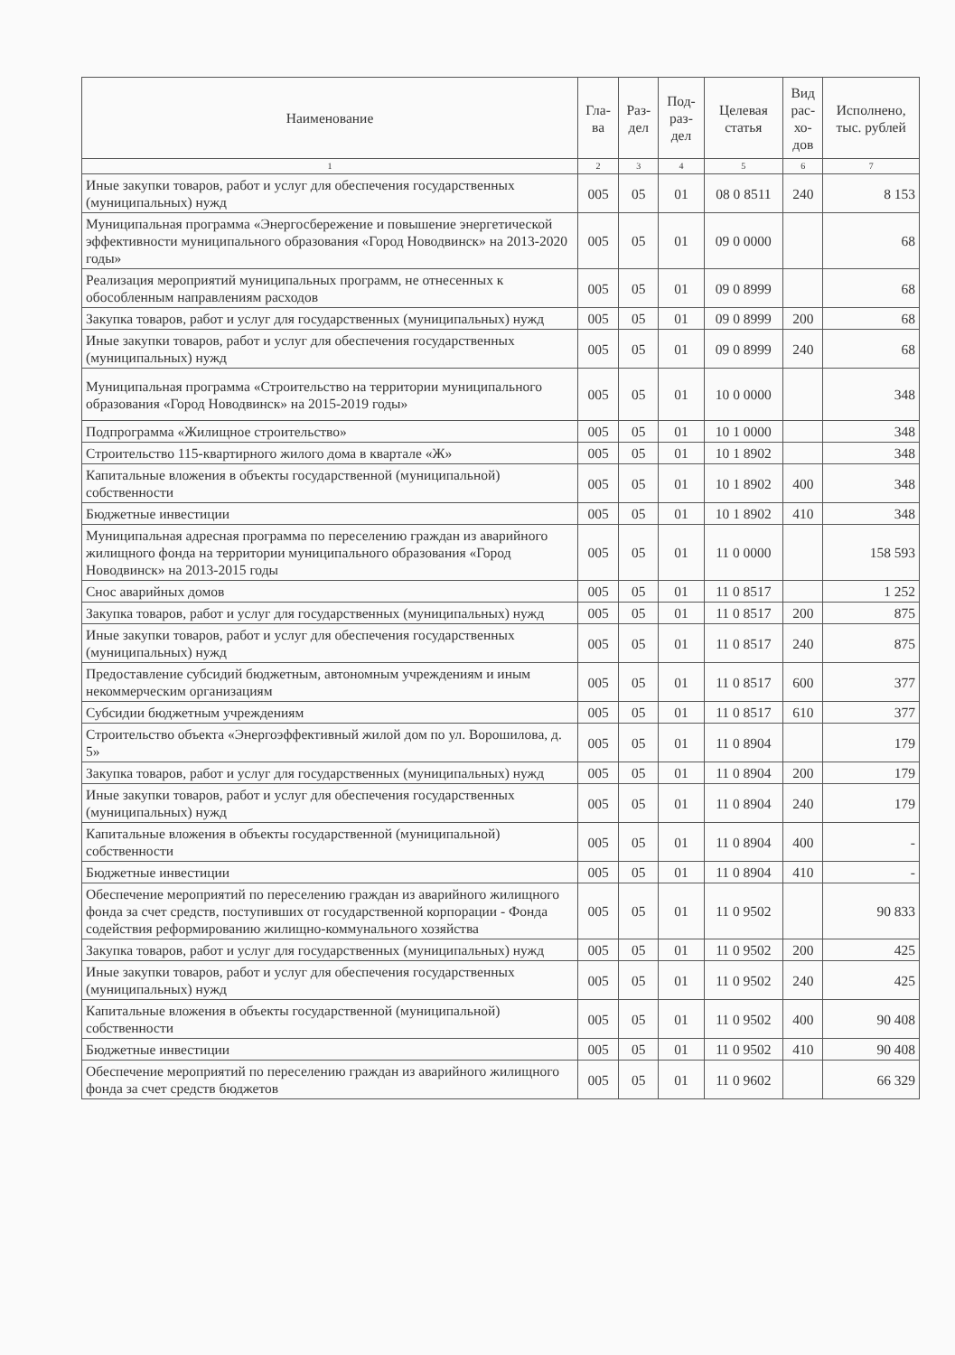| Наименование | Гла- ва | Раз- дел | Под- раз- дел | Целевая статья | Вид рас- хо- дов | Исполнено, тыс. рублей |
| --- | --- | --- | --- | --- | --- | --- |
| 1 | 2 | 3 | 4 | 5 | 6 | 7 |
| Иные закупки товаров, работ и услуг для обеспечения государственных (муниципальных) нужд | 005 | 05 | 01 | 08 0 8511 | 240 | 8 153 |
| Муниципальная программа «Энергосбережение и повышение энергетической эффективности муниципального образования «Город Новодвинск» на 2013-2020 годы» | 005 | 05 | 01 | 09 0 0000 | | 68 |
| Реализация мероприятий муниципальных программ, не отнесенных к обособленным направлениям расходов | 005 | 05 | 01 | 09 0 8999 | | 68 |
| Закупка товаров, работ и услуг для государственных (муниципальных) нужд | 005 | 05 | 01 | 09 0 8999 | 200 | 68 |
| Иные закупки товаров, работ и услуг для обеспечения государственных (муниципальных) нужд | 005 | 05 | 01 | 09 0 8999 | 240 | 68 |
| Муниципальная программа «Строительство на территории муниципального образования «Город Новодвинск» на 2015-2019 годы» | 005 | 05 | 01 | 10 0 0000 | | 348 |
| Подпрограмма «Жилищное строительство» | 005 | 05 | 01 | 10 1 0000 | | 348 |
| Строительство 115-квартирного жилого дома в квартале «Ж» | 005 | 05 | 01 | 10 1 8902 | | 348 |
| Капитальные вложения в объекты государственной (муниципальной) собственности | 005 | 05 | 01 | 10 1 8902 | 400 | 348 |
| Бюджетные инвестиции | 005 | 05 | 01 | 10 1 8902 | 410 | 348 |
| Муниципальная адресная программа по переселению граждан из аварийного жилищного фонда на территории муниципального образования «Город Новодвинск» на 2013-2015 годы | 005 | 05 | 01 | 11 0 0000 | | 158 593 |
| Снос аварийных домов | 005 | 05 | 01 | 11 0 8517 | | 1 252 |
| Закупка товаров, работ и услуг для государственных (муниципальных) нужд | 005 | 05 | 01 | 11 0 8517 | 200 | 875 |
| Иные закупки товаров, работ и услуг для обеспечения государственных (муниципальных) нужд | 005 | 05 | 01 | 11 0 8517 | 240 | 875 |
| Предоставление субсидий бюджетным, автономным учреждениям и иным некоммерческим организациям | 005 | 05 | 01 | 11 0 8517 | 600 | 377 |
| Субсидии бюджетным учреждениям | 005 | 05 | 01 | 11 0 8517 | 610 | 377 |
| Строительство объекта «Энергоэффективный жилой дом по ул. Ворошилова, д. 5» | 005 | 05 | 01 | 11 0 8904 | | 179 |
| Закупка товаров, работ и услуг для государственных (муниципальных) нужд | 005 | 05 | 01 | 11 0 8904 | 200 | 179 |
| Иные закупки товаров, работ и услуг для обеспечения государственных (муниципальных) нужд | 005 | 05 | 01 | 11 0 8904 | 240 | 179 |
| Капитальные вложения в объекты государственной (муниципальной) собственности | 005 | 05 | 01 | 11 0 8904 | 400 | - |
| Бюджетные инвестиции | 005 | 05 | 01 | 11 0 8904 | 410 | - |
| Обеспечение мероприятий по переселению граждан из аварийного жилищного фонда за счет средств, поступивших от государственной корпорации - Фонда содействия реформированию жилищно-коммунального хозяйства | 005 | 05 | 01 | 11 0 9502 | | 90 833 |
| Закупка товаров, работ и услуг для государственных (муниципальных) нужд | 005 | 05 | 01 | 11 0 9502 | 200 | 425 |
| Иные закупки товаров, работ и услуг для обеспечения государственных (муниципальных) нужд | 005 | 05 | 01 | 11 0 9502 | 240 | 425 |
| Капитальные вложения в объекты государственной (муниципальной) собственности | 005 | 05 | 01 | 11 0 9502 | 400 | 90 408 |
| Бюджетные инвестиции | 005 | 05 | 01 | 11 0 9502 | 410 | 90 408 |
| Обеспечение мероприятий по переселению граждан из аварийного жилищного фонда за счет средств бюджетов | 005 | 05 | 01 | 11 0 9602 | | 66 329 |